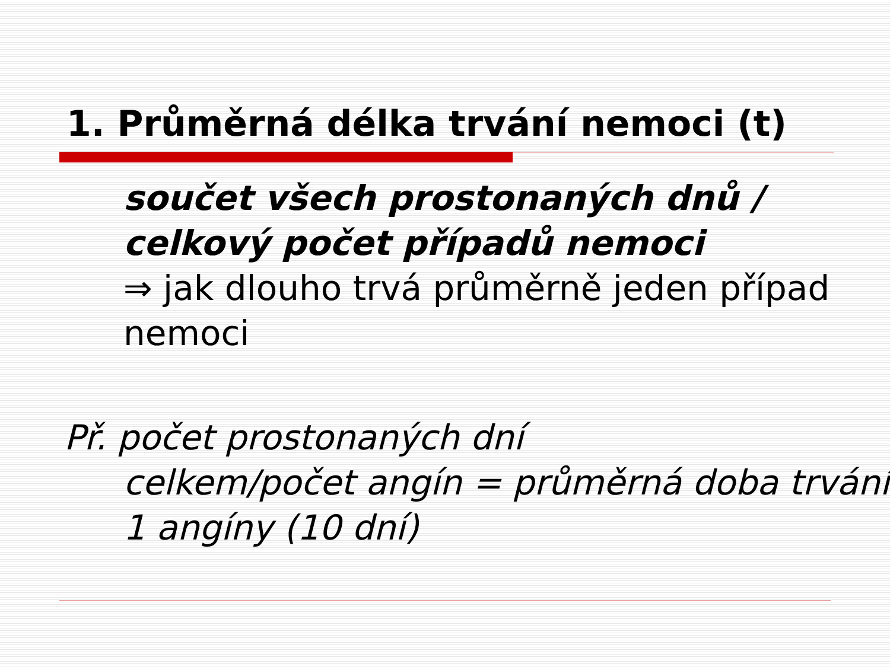1. Průměrná délka trvání nemoci (t)
součet všech prostonaných dnů / celkový počet případů nemoci
⇒ jak dlouho trvá průměrně jeden případ nemoci
Př. počet prostonaných dní
celkem/počet angín = průměrná doba trvání 1 angíny (10 dní)